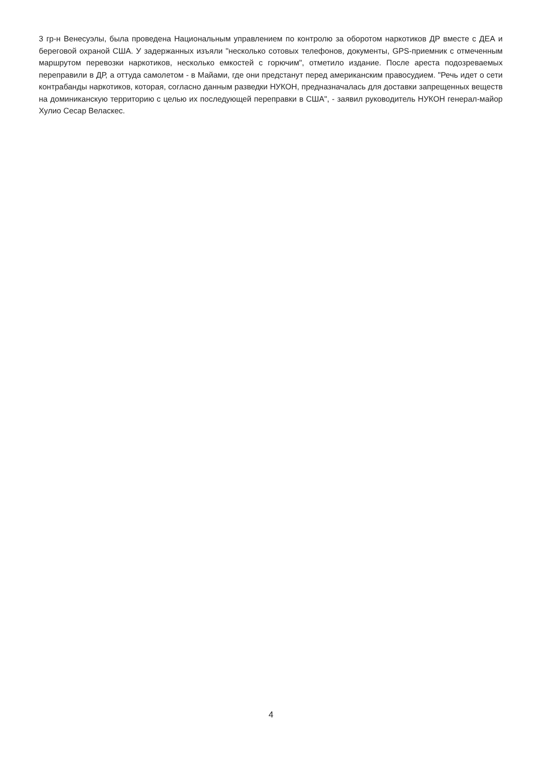3 гр-н Венесуэлы, была проведена Национальным управлением по контролю за оборотом наркотиков ДР вместе с ДЕА и береговой охраной США. У задержанных изъяли "несколько сотовых телефонов, документы, GPS-приемник с отмеченным маршрутом перевозки наркотиков, несколько емкостей с горючим", отметило издание. После ареста подозреваемых переправили в ДР, а оттуда самолетом - в Майами, где они предстанут перед американским правосудием. "Речь идет о сети контрабанды наркотиков, которая, согласно данным разведки НУКОН, предназначалась для доставки запрещенных веществ на доминиканскую территорию с целью их последующей переправки в США", - заявил руководитель НУКОН генерал-майор Хулио Сесар Веласкес.
4